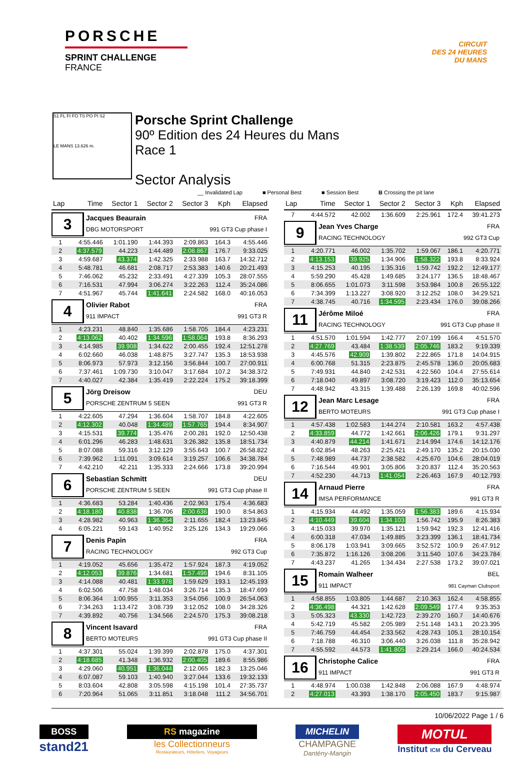PORSCHE
SPRINT CHALLENGE
FRANCE
CIRCUIT
DES 24 HEURES
DU MANS
S1 FL FI FO TS PO PI S2
LE MANS 13.626 m.
Porsche Sprint Challenge
90º Edition des 24 Heures du Mans
Race 1
Sector Analysis
__ Invalidated Lap ■ Personal Best ■ Session Best B Crossing the pit lane
| Lap | Time | Sector 1 | Sector 2 | Sector 3 | Kph | Elapsed |
| --- | --- | --- | --- | --- | --- | --- |
| 3 Jacques Beaurain FRA DBG MOTORSPORT 991 GT3 Cup phase I | | | | | | |
| 1 | 4:55.446 | 1:01.190 | 1:44.393 | 2:09.863 | 164.3 | 4:55.446 |
| 2 | 4:37.579 | 44.223 | 1:44.489 | 2:08.867 | 176.7 | 9:33.025 |
| 3 | 4:59.687 | 43.374 | 1:42.325 | 2:33.988 | 163.7 | 14:32.712 |
| 4 | 5:48.781 | 46.681 | 2:08.717 | 2:53.383 | 140.6 | 20:21.493 |
| 5 | 7:46.062 | 45.232 | 2:33.491 | 4:27.339 | 105.3 | 28:07.555 |
| 6 | 7:16.531 | 47.994 | 3:06.274 | 3:22.263 | 112.4 | 35:24.086 |
| 7 | 4:51.967 | 45.744 | 1:41.641 | 2:24.582 | 168.0 | 40:16.053 |
| 4 Olivier Rabot FRA 911 IMPACT 991 GT3 R | | | | | | |
| 1 | 4:23.231 | 48.840 | 1:35.686 | 1:58.705 | 184.4 | 4:23.231 |
| 2 | 4:13.062 | 40.402 | 1:34.596 | 1:58.064 | 193.8 | 8:36.293 |
| 3 | 4:14.985 | 39.908 | 1:34.622 | 2:00.455 | 192.4 | 12:51.278 |
| 4 | 6:02.660 | 46.038 | 1:48.875 | 3:27.747 | 135.3 | 18:53.938 |
| 5 | 8:06.973 | 57.973 | 3:12.156 | 3:56.844 | 100.7 | 27:00.911 |
| 6 | 7:37.461 | 1:09.730 | 3:10.047 | 3:17.684 | 107.2 | 34:38.372 |
| 7 | 4:40.027 | 42.384 | 1:35.419 | 2:22.224 | 175.2 | 39:18.399 |
| 5 Jörg Dreisow DEU PORSCHE ZENTRUM 5 SEEN 991 GT3 R | | | | | | |
| 1 | 4:22.605 | 47.294 | 1:36.604 | 1:58.707 | 184.8 | 4:22.605 |
| 2 | 4:12.302 | 40.048 | 1:34.489 | 1:57.765 | 194.4 | 8:34.907 |
| 3 | 4:15.531 | 39.774 | 1:35.476 | 2:00.281 | 192.0 | 12:50.438 |
| 4 | 6:01.296 | 46.283 | 1:48.631 | 3:26.382 | 135.8 | 18:51.734 |
| 5 | 8:07.088 | 59.316 | 3:12.129 | 3:55.643 | 100.7 | 26:58.822 |
| 6 | 7:39.962 | 1:11.091 | 3:09.614 | 3:19.257 | 106.6 | 34:38.784 |
| 7 | 4:42.210 | 42.211 | 1:35.333 | 2:24.666 | 173.8 | 39:20.994 |
| 6 Sebastian Schmitt DEU PORSCHE ZENTRUM 5 SEEN 991 GT3 Cup phase II | | | | | | |
| 1 | 4:36.683 | 53.284 | 1:40.436 | 2:02.963 | 175.4 | 4:36.683 |
| 2 | 4:18.180 | 40.838 | 1:36.706 | 2:00.636 | 190.0 | 8:54.863 |
| 3 | 4:28.982 | 40.963 | 1:36.364 | 2:11.655 | 182.4 | 13:23.845 |
| 4 | 6:05.221 | 59.143 | 1:40.952 | 3:25.126 | 134.3 | 19:29.066 |
| 7 Denis Papin FRA RACING TECHNOLOGY 992 GT3 Cup | | | | | | |
| 1 | 4:19.052 | 45.656 | 1:35.472 | 1:57.924 | 187.3 | 4:19.052 |
| 2 | 4:12.053 | 39.876 | 1:34.681 | 1:57.496 | 194.6 | 8:31.105 |
| 3 | 4:14.088 | 40.481 | 1:33.978 | 1:59.629 | 193.1 | 12:45.193 |
| 4 | 6:02.506 | 47.758 | 1:48.034 | 3:26.714 | 135.3 | 18:47.699 |
| 5 | 8:06.364 | 1:00.955 | 3:11.353 | 3:54.056 | 100.9 | 26:54.063 |
| 6 | 7:34.263 | 1:13.472 | 3:08.739 | 3:12.052 | 108.0 | 34:28.326 |
| 7 | 4:39.892 | 40.756 | 1:34.566 | 2:24.570 | 175.3 | 39:08.218 |
| 8 Vincent Isavard FRA BERTO MOTEURS 991 GT3 Cup phase II | | | | | | |
| 1 | 4:37.301 | 55.024 | 1:39.399 | 2:02.878 | 175.0 | 4:37.301 |
| 2 | 4:18.685 | 41.348 | 1:36.932 | 2:00.405 | 189.6 | 8:55.986 |
| 3 | 4:29.060 | 40.951 | 1:36.044 | 2:12.065 | 182.3 | 13:25.046 |
| 4 | 6:07.087 | 59.103 | 1:40.940 | 3:27.044 | 133.6 | 19:32.133 |
| 5 | 8:03.604 | 42.808 | 3:05.598 | 4:15.198 | 101.4 | 27:35.737 |
| 6 | 7:20.964 | 51.065 | 3:11.851 | 3:18.048 | 111.2 | 34:56.701 |
| Lap | Time | Sector 1 | Sector 2 | Sector 3 | Kph | Elapsed |
| --- | --- | --- | --- | --- | --- | --- |
| 7 | 4:44.572 | 42.002 | 1:36.609 | 2:25.961 | 172.4 | 39:41.273 |
| 9 Jean Yves Charge FRA RACING TECHNOLOGY 992 GT3 Cup | | | | | | |
| 1 | 4:20.771 | 46.002 | 1:35.702 | 1:59.067 | 186.1 | 4:20.771 |
| 2 | 4:13.153 | 39.925 | 1:34.906 | 1:58.322 | 193.8 | 8:33.924 |
| 3 | 4:15.253 | 40.195 | 1:35.316 | 1:59.742 | 192.2 | 12:49.177 |
| 4 | 5:59.290 | 45.428 | 1:49.685 | 3:24.177 | 136.5 | 18:48.467 |
| 5 | 8:06.655 | 1:01.073 | 3:11.598 | 3:53.984 | 100.8 | 26:55.122 |
| 6 | 7:34.399 | 1:13.227 | 3:08.920 | 3:12.252 | 108.0 | 34:29.521 |
| 7 | 4:38.745 | 40.716 | 1:34.595 | 2:23.434 | 176.0 | 39:08.266 |
| 11 Jérôme Miloé FRA RACING TECHNOLOGY 991 GT3 Cup phase II | | | | | | |
| 1 | 4:51.570 | 1:01.594 | 1:42.777 | 2:07.199 | 166.4 | 4:51.570 |
| 2 | 4:27.769 | 43.484 | 1:38.539 | 2:05.746 | 183.2 | 9:19.339 |
| 3 | 4:45.576 | 42.909 | 1:39.802 | 2:22.865 | 171.8 | 14:04.915 |
| 4 | 6:00.768 | 51.315 | 2:23.875 | 2:45.578 | 136.0 | 20:05.683 |
| 5 | 7:49.931 | 44.840 | 2:42.531 | 4:22.560 | 104.4 | 27:55.614 |
| 6 | 7:18.040 | 49.897 | 3:08.720 | 3:19.423 | 112.0 | 35:13.654 |
| 7 | 4:48.942 | 43.315 | 1:39.488 | 2:26.139 | 169.8 | 40:02.596 |
| 12 Jean Marc Lesage FRA BERTO MOTEURS 991 GT3 Cup phase I | | | | | | |
| 1 | 4:57.438 | 1:02.583 | 1:44.274 | 2:10.581 | 163.2 | 4:57.438 |
| 2 | 4:33.859 | 44.772 | 1:42.661 | 2:06.426 | 179.1 | 9:31.297 |
| 3 | 4:40.879 | 44.214 | 1:41.671 | 2:14.994 | 174.6 | 14:12.176 |
| 4 | 6:02.854 | 48.263 | 2:25.421 | 2:49.170 | 135.2 | 20:15.030 |
| 5 | 7:48.989 | 44.737 | 2:38.582 | 4:25.670 | 104.6 | 28:04.019 |
| 6 | 7:16.544 | 49.901 | 3:05.806 | 3:20.837 | 112.4 | 35:20.563 |
| 7 | 4:52.230 | 44.713 | 1:41.054 | 2:26.463 | 167.9 | 40:12.793 |
| 14 Arnaud Pierre FRA IMSA PERFORMANCE 991 GT3 R | | | | | | |
| 1 | 4:15.934 | 44.492 | 1:35.059 | 1:56.383 | 189.6 | 4:15.934 |
| 2 | 4:10.449 | 39.604 | 1:34.103 | 1:56.742 | 195.9 | 8:26.383 |
| 3 | 4:15.033 | 39.970 | 1:35.121 | 1:59.942 | 192.3 | 12:41.416 |
| 4 | 6:00.318 | 47.034 | 1:49.885 | 3:23.399 | 136.1 | 18:41.734 |
| 5 | 8:06.178 | 1:03.941 | 3:09.665 | 3:52.572 | 100.9 | 26:47.912 |
| 6 | 7:35.872 | 1:16.126 | 3:08.206 | 3:11.540 | 107.6 | 34:23.784 |
| 7 | 4:43.237 | 41.265 | 1:34.434 | 2:27.538 | 173.2 | 39:07.021 |
| 15 Romain Walheer BEL 911 IMPACT 981 Cayman Clubsport | | | | | | |
| 1 | 4:58.855 | 1:03.805 | 1:44.687 | 2:10.363 | 162.4 | 4:58.855 |
| 2 | 4:36.498 | 44.321 | 1:42.628 | 2:09.549 | 177.4 | 9:35.353 |
| 3 | 5:05.323 | 43.330 | 1:42.723 | 2:39.270 | 160.7 | 14:40.676 |
| 4 | 5:42.719 | 45.582 | 2:05.989 | 2:51.148 | 143.1 | 20:23.395 |
| 5 | 7:46.759 | 44.454 | 2:33.562 | 4:28.743 | 105.1 | 28:10.154 |
| 6 | 7:18.788 | 46.310 | 3:06.440 | 3:26.038 | 111.8 | 35:28.942 |
| 7 | 4:55.592 | 44.573 | 1:41.805 | 2:29.214 | 166.0 | 40:24.534 |
| 16 Christophe Calice FRA 911 IMPACT 991 GT3 R | | | | | | |
| 1 | 4:48.974 | 1:00.038 | 1:42.848 | 2:06.088 | 167.9 | 4:48.974 |
| 2 | 4:27.013 | 43.393 | 1:38.170 | 2:05.450 | 183.7 | 9:15.987 |
10/06/2022 Page 1 / 6
BOSS
stand21
RS magazine
les Collectionneurs
Restaurateurs, Hôteliers, Voyageurs
MICHELIN
CHAMPAGNE
Dantény-Mangin
MOTUL
Institut ICM du Cerveau